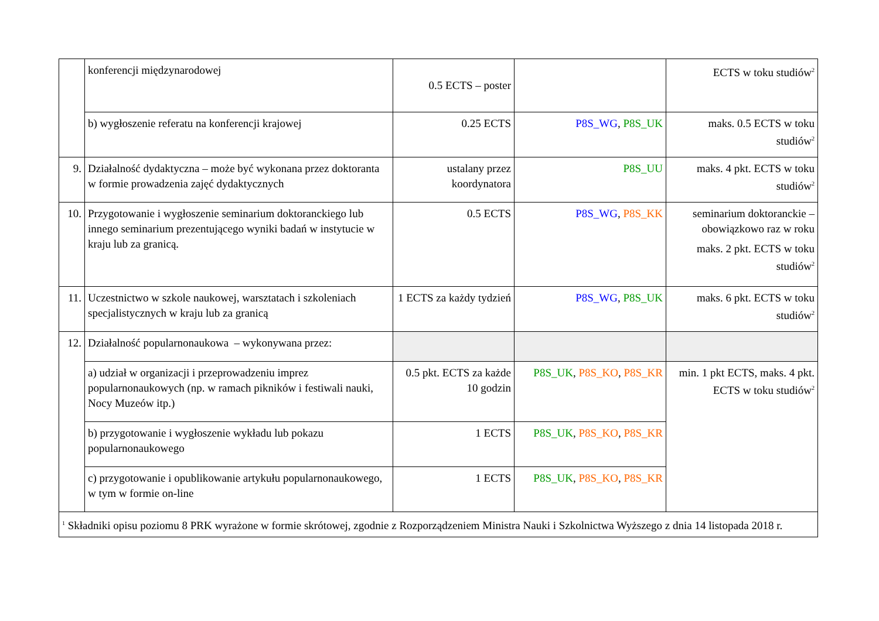| | konferencji międzynarodowej | 0.5 ECTS – poster | | ECTS w toku studiów<sup>2</sup> |
| | b) wygłoszenie referatu na konferencji krajowej | 0.25 ECTS | P8S_WG , P8S_UK | maks. 0.5 ECTS w toku studiów<sup>2</sup> |
| 9. | Działalność dydaktyczna – może być wykonana przez doktoranta w formie prowadzenia zajęć dydaktycznych | ustalany przez koordynatora | P8S_UU | maks. 4 pkt. ECTS w toku studiów<sup>2</sup> |
| 10. | Przygotowanie i wygłoszenie seminarium doktoranckiego lub innego seminarium prezentującego wyniki badań w instytucie w kraju lub za granicą. | 0.5 ECTS | P8S_WG , P8S_KK | seminarium doktoranckie – obowiązkowo raz w roku maks. 2 pkt. ECTS w toku studiów<sup>2</sup> |
| 11. | Uczestnictwo w szkole naukowej, warsztatach i szkoleniach specjalistycznych w kraju lub za granicą | 1 ECTS za każdy tydzień | P8S_WG , P8S_UK | maks. 6 pkt. ECTS w toku studiów<sup>2</sup> |
| 12. | Działalność popularnonaukowa – wykonywana przez: | | | |
| | a) udział w organizacji i przeprowadzeniu imprez popularnonaukowych (np. w ramach pikników i festiwali nauki, Nocy Muzeów itp.) | 0.5 pkt. ECTS za każde 10 godzin | P8S_UK , P8S_KO , P8S_KR | min. 1 pkt ECTS, maks. 4 pkt. ECTS w toku studiów<sup>2</sup> |
| | b) przygotowanie i wygłoszenie wykładu lub pokazu popularnonaukowego | 1 ECTS | P8S_UK , P8S_KO , P8S_KR | |
| | c) przygotowanie i opublikowanie artykułu popularnonaukowego, w tym w formie on-line | 1 ECTS | P8S_UK , P8S_KO , P8S_KR | |
| <sup>1</sup> Składniki opisu poziomu 8 PRK wyrażone w formie skrótowej, zgodnie z Rozporządzeniem Ministra Nauki i Szkolnictwa Wyższego z dnia 14 listopada 2018 r. | | | | |